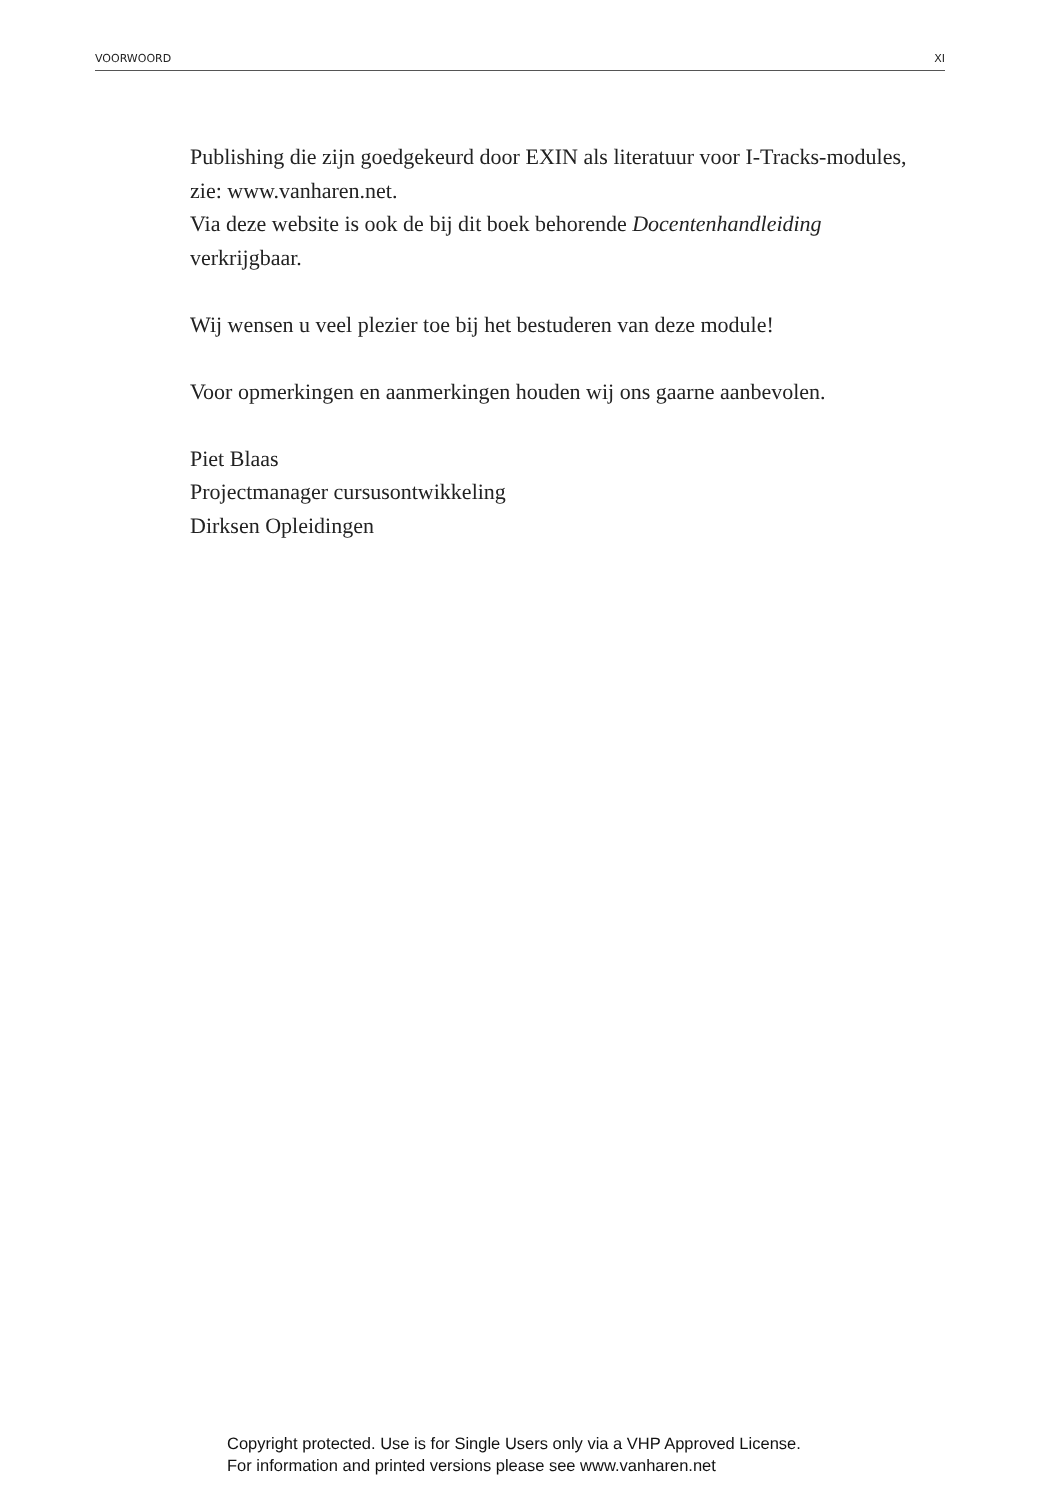VOORWOORD XI
Publishing die zijn goedgekeurd door EXIN als literatuur voor I-Tracks-modules, zie: www.vanharen.net.
Via deze website is ook de bij dit boek behorende Docentenhandleiding verkrijgbaar.
Wij wensen u veel plezier toe bij het bestuderen van deze module!
Voor opmerkingen en aanmerkingen houden wij ons gaarne aanbevolen.
Piet Blaas
Projectmanager cursusontwikkeling
Dirksen Opleidingen
Copyright protected. Use is for Single Users only via a VHP Approved License.
For information and printed versions please see www.vanharen.net